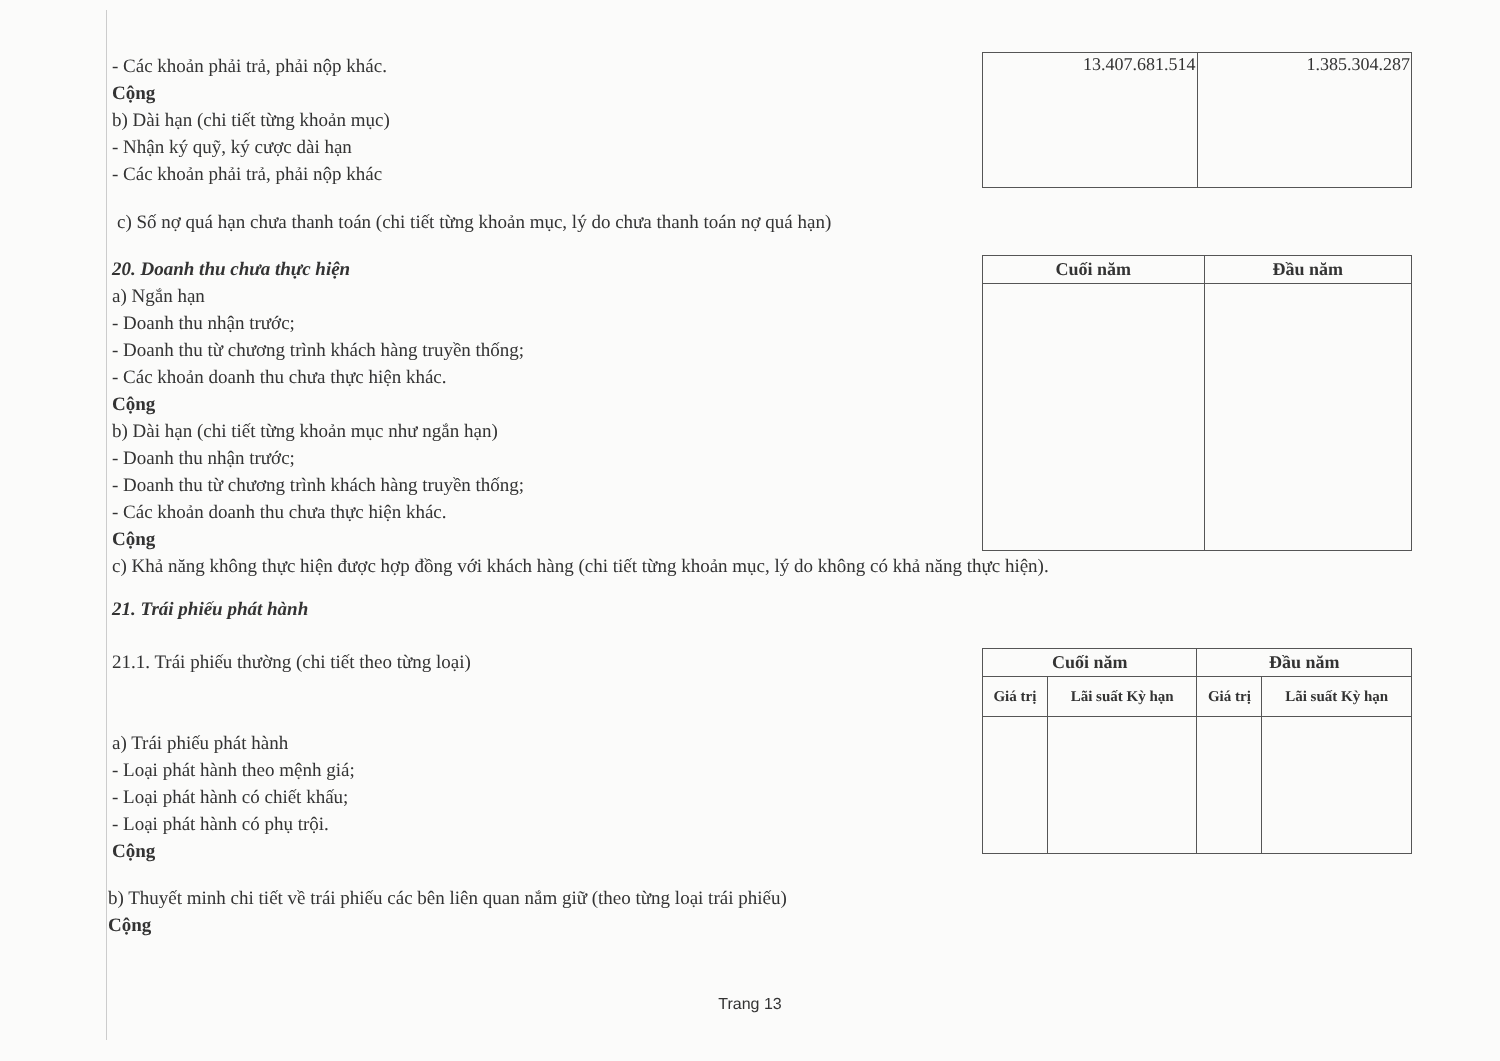- Các khoản phải trả, phải nộp khác.
Cộng
b) Dài hạn (chi tiết từng khoản mục)
- Nhận ký quỹ, ký cược dài hạn
- Các khoản phải trả, phải nộp khác
| 13.407.681.514 | 1.385.304.287 |
c) Số nợ quá hạn chưa thanh toán (chi tiết từng khoản mục, lý do chưa thanh toán nợ quá hạn)
20. Doanh thu chưa thực hiện
a) Ngắn hạn
- Doanh thu nhận trước;
- Doanh thu từ chương trình khách hàng truyền thống;
- Các khoản doanh thu chưa thực hiện khác.
Cộng
b) Dài hạn (chi tiết từng khoản mục như ngắn hạn)
- Doanh thu nhận trước;
- Doanh thu từ chương trình khách hàng truyền thống;
- Các khoản doanh thu chưa thực hiện khác.
Cộng
| Cuối năm | Đầu năm |
| --- | --- |
c) Khả năng không thực hiện được hợp đồng với khách hàng (chi tiết từng khoản mục, lý do không có khả năng thực hiện).
21. Trái phiếu phát hành
21.1. Trái phiếu thường (chi tiết theo từng loại)
a) Trái phiếu phát hành
- Loại phát hành theo mệnh giá;
- Loại phát hành có chiết khấu;
- Loại phát hành có phụ trội.
Cộng
| Cuối năm | | Đầu năm | |
| --- | --- | --- | --- |
| Giá trị | Lãi suất Kỳ hạn | Giá trị | Lãi suất Kỳ hạn |
b) Thuyết minh chi tiết về trái phiếu các bên liên quan nắm giữ (theo từng loại trái phiếu)
Cộng
Trang 13